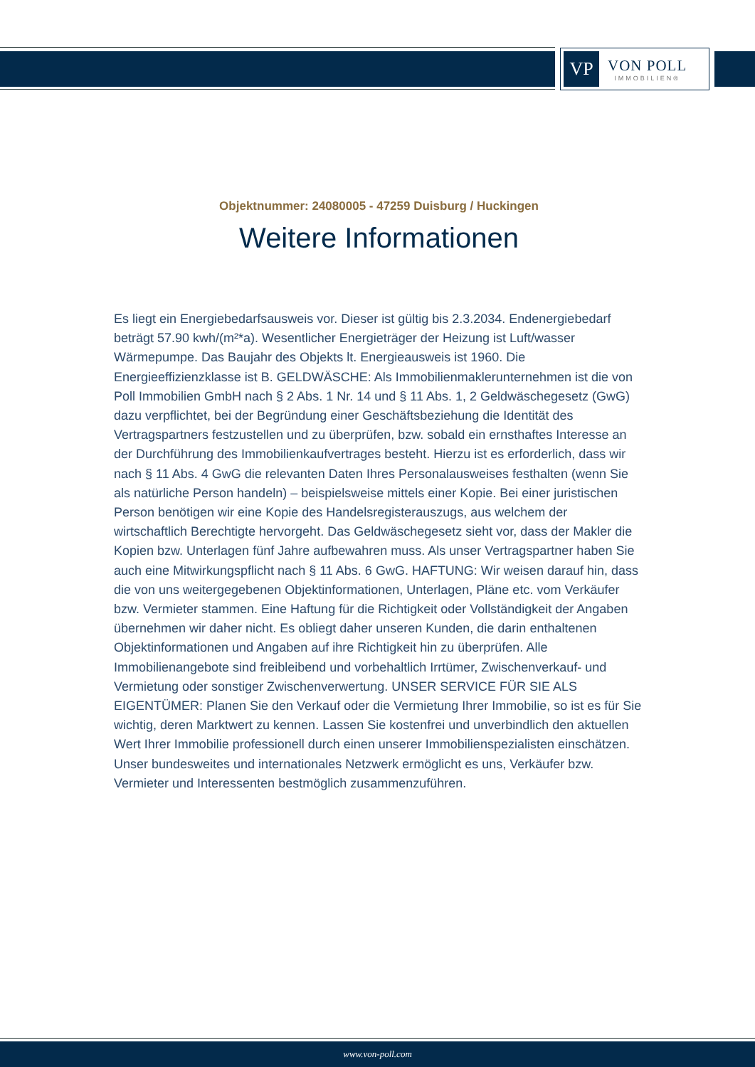VP
VON POLL
IMMOBILIEN®
Objektnummer: 24080005 - 47259 Duisburg / Huckingen
Weitere Informationen
Es liegt ein Energiebedarfsausweis vor. Dieser ist gültig bis 2.3.2034. Endenergiebedarf beträgt 57.90 kwh/(m²*a). Wesentlicher Energieträger der Heizung ist Luft/wasser Wärmepumpe. Das Baujahr des Objekts lt. Energieausweis ist 1960. Die Energieeffizienzklasse ist B. GELDWÄSCHE: Als Immobilienmaklerunternehmen ist die von Poll Immobilien GmbH nach § 2 Abs. 1 Nr. 14 und § 11 Abs. 1, 2 Geldwäschegesetz (GwG) dazu verpflichtet, bei der Begründung einer Geschäftsbeziehung die Identität des Vertragspartners festzustellen und zu überprüfen, bzw. sobald ein ernsthaftes Interesse an der Durchführung des Immobilienkaufvertrages besteht. Hierzu ist es erforderlich, dass wir nach § 11 Abs. 4 GwG die relevanten Daten Ihres Personalausweises festhalten (wenn Sie als natürliche Person handeln) – beispielsweise mittels einer Kopie. Bei einer juristischen Person benötigen wir eine Kopie des Handelsregisterauszugs, aus welchem der wirtschaftlich Berechtigte hervorgeht. Das Geldwäschegesetz sieht vor, dass der Makler die Kopien bzw. Unterlagen fünf Jahre aufbewahren muss. Als unser Vertragspartner haben Sie auch eine Mitwirkungspflicht nach § 11 Abs. 6 GwG. HAFTUNG: Wir weisen darauf hin, dass die von uns weitergegebenen Objektinformationen, Unterlagen, Pläne etc. vom Verkäufer bzw. Vermieter stammen. Eine Haftung für die Richtigkeit oder Vollständigkeit der Angaben übernehmen wir daher nicht. Es obliegt daher unseren Kunden, die darin enthaltenen Objektinformationen und Angaben auf ihre Richtigkeit hin zu überprüfen. Alle Immobilienangebote sind freibleibend und vorbehaltlich Irrtümer, Zwischenverkauf- und Vermietung oder sonstiger Zwischenverwertung. UNSER SERVICE FÜR SIE ALS EIGENTÜMER: Planen Sie den Verkauf oder die Vermietung Ihrer Immobilie, so ist es für Sie wichtig, deren Marktwert zu kennen. Lassen Sie kostenfrei und unverbindlich den aktuellen Wert Ihrer Immobilie professionell durch einen unserer Immobilienspezialisten einschätzen. Unser bundesweites und internationales Netzwerk ermöglicht es uns, Verkäufer bzw. Vermieter und Interessenten bestmöglich zusammenzuführen.
www.von-poll.com